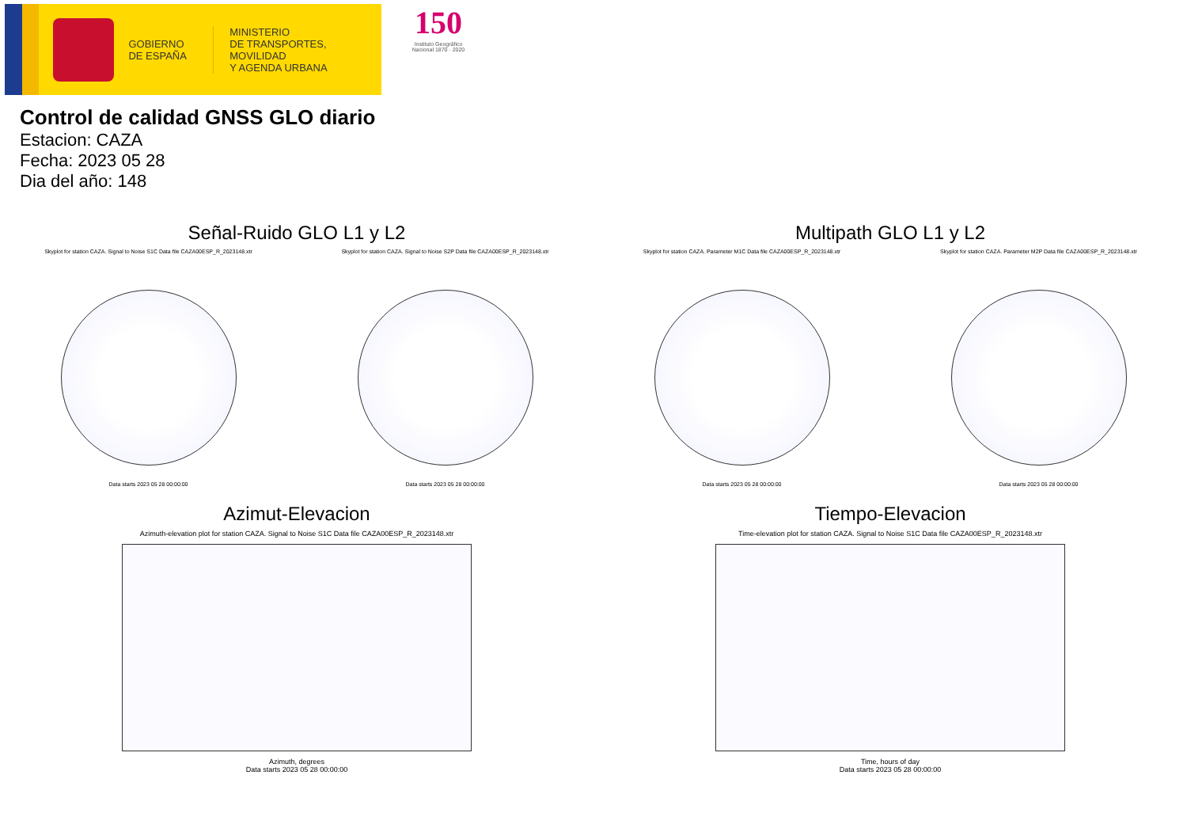GOBIERNO
DE ESPAÑA
MINISTERIO
DE TRANSPORTES, MOVILIDAD
Y AGENDA URBANA
150
Instituto Geográfico
Nacional 1870 · 2020
Control de calidad GNSS GLO diario
Estacion: CAZA
Fecha: 2023 05 28
Dia del año: 148
Señal-Ruido GLO L1 y L2
Skyplot for station CAZA. Signal to Noise S1C Data file CAZA00ESP_R_2023148.xtr
Data starts 2023 05 28 00:00:00
Skyplot for station CAZA. Signal to Noise S2P Data file CAZA00ESP_R_2023148.xtr
Data starts 2023 05 28 00:00:00
Multipath GLO L1 y L2
Skyplot for station CAZA. Parameter M1C Data file CAZA00ESP_R_2023148.xtr
Data starts 2023 05 28 00:00:00
Skyplot for station CAZA. Parameter M2P Data file CAZA00ESP_R_2023148.xtr
Data starts 2023 05 28 00:00:00
Azimut-Elevacion
Azimuth-elevation plot for station CAZA. Signal to Noise S1C Data file CAZA00ESP_R_2023148.xtr
Azimuth, degrees
Data starts 2023 05 28 00:00:00
Tiempo-Elevacion
Time-elevation plot for station CAZA. Signal to Noise S1C Data file CAZA00ESP_R_2023148.xtr
Time, hours of day
Data starts 2023 05 28 00:00:00